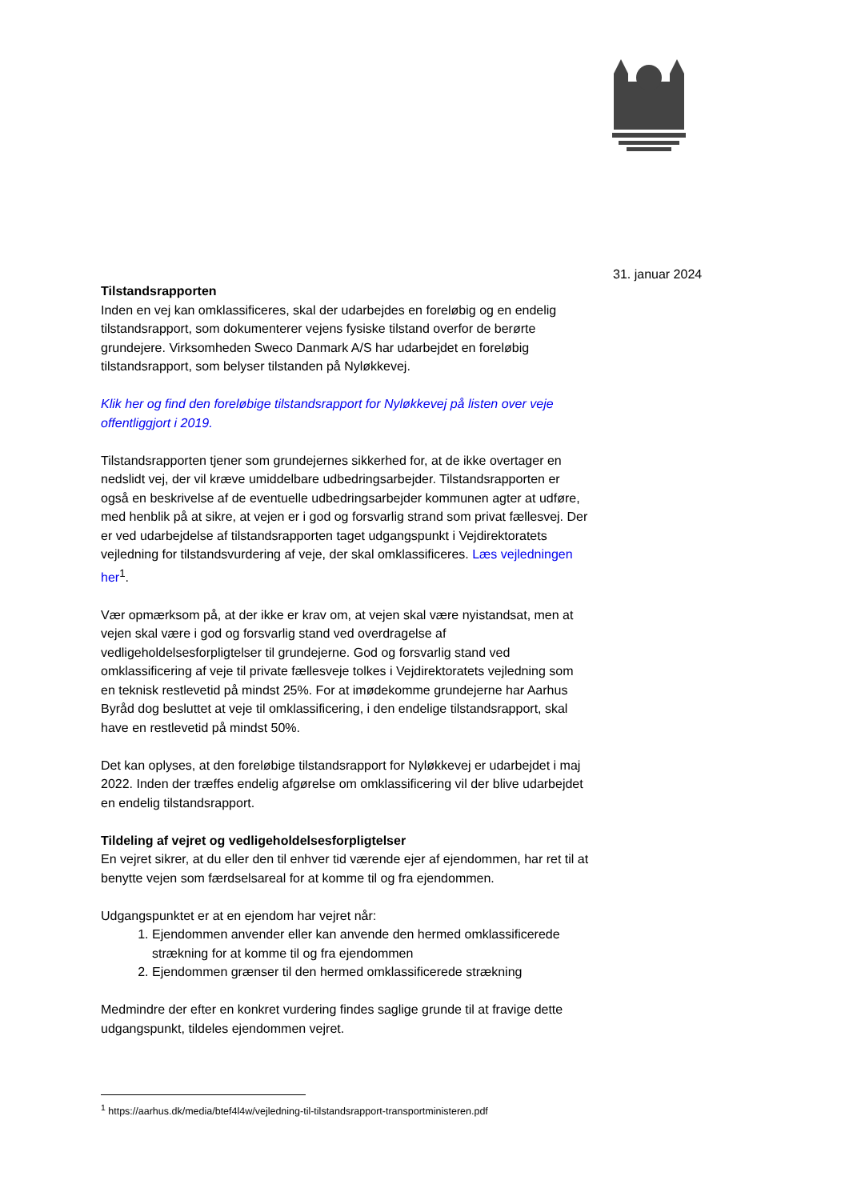31. januar 2024
Tilstandsrapporten
Inden en vej kan omklassificeres, skal der udarbejdes en foreløbig og en endelig tilstandsrapport, som dokumenterer vejens fysiske tilstand overfor de berørte grundejere. Virksomheden Sweco Danmark A/S har udarbejdet en foreløbig tilstandsrapport, som belyser tilstanden på Nyløkkevej.
Klik her og find den foreløbige tilstandsrapport for Nyløkkevej på listen over veje offentliggjort i 2019.
Tilstandsrapporten tjener som grundejernes sikkerhed for, at de ikke overtager en nedslidt vej, der vil kræve umiddelbare udbedringsarbejder. Tilstandsrapporten er også en beskrivelse af de eventuelle udbedringsarbejder kommunen agter at udføre, med henblik på at sikre, at vejen er i god og forsvarlig strand som privat fællesvej. Der er ved udarbejdelse af tilstandsrapporten taget udgangspunkt i Vejdirektoratets vejledning for tilstandsvurdering af veje, der skal omklassificeres. Læs vejledningen her<sup>1</sup>.
Vær opmærksom på, at der ikke er krav om, at vejen skal være nyistandsat, men at vejen skal være i god og forsvarlig stand ved overdragelse af vedligeholdelsesforpligtelser til grundejerne. God og forsvarlig stand ved omklassificering af veje til private fællesveje tolkes i Vejdirektoratets vejledning som en teknisk restlevetid på mindst 25%. For at imødekomme grundejerne har Aarhus Byråd dog besluttet at veje til omklassificering, i den endelige tilstandsrapport, skal have en restlevetid på mindst 50%.
Det kan oplyses, at den foreløbige tilstandsrapport for Nyløkkevej er udarbejdet i maj 2022. Inden der træffes endelig afgørelse om omklassificering vil der blive udarbejdet en endelig tilstandsrapport.
Tildeling af vejret og vedligeholdelsesforpligtelser
En vejret sikrer, at du eller den til enhver tid værende ejer af ejendommen, har ret til at benytte vejen som færdselsareal for at komme til og fra ejendommen.
Udgangspunktet er at en ejendom har vejret når:
1. Ejendommen anvender eller kan anvende den hermed omklassificerede strækning for at komme til og fra ejendommen
2. Ejendommen grænser til den hermed omklassificerede strækning
Medmindre der efter en konkret vurdering findes saglige grunde til at fravige dette udgangspunkt, tildeles ejendommen vejret.
<sup>1</sup> https://aarhus.dk/media/btef4l4w/vejledning-til-tilstandsrapport-transportministeren.pdf